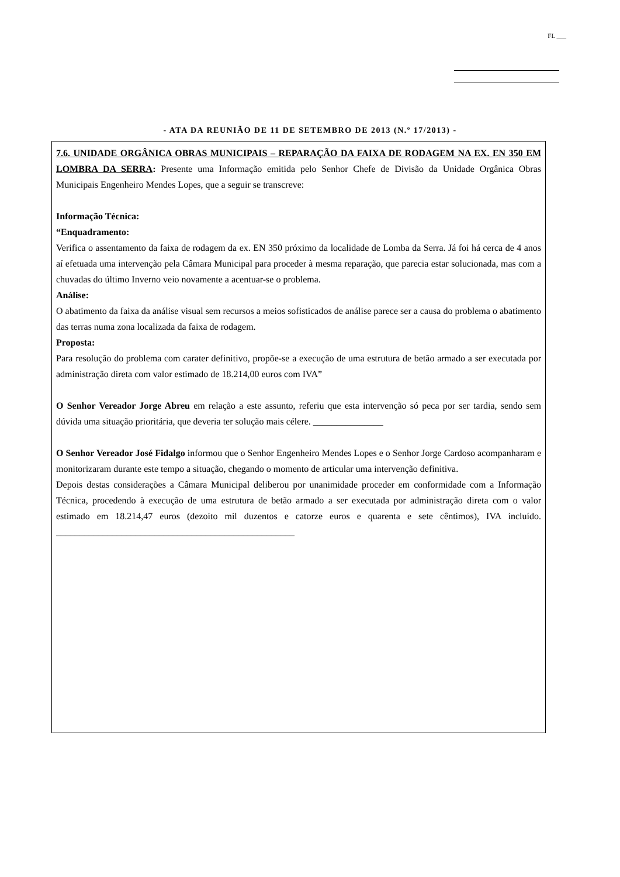FL ___
- ATA DA REUNIÃO DE 11 DE SETEMBRO DE 2013 (N.º 17/2013) -
7.6. UNIDADE ORGÂNICA OBRAS MUNICIPAIS – REPARAÇÃO DA FAIXA DE RODAGEM NA EX. EN 350 EM LOMBRA DA SERRA: Presente uma Informação emitida pelo Senhor Chefe de Divisão da Unidade Orgânica Obras Municipais Engenheiro Mendes Lopes, que a seguir se transcreve:
Informação Técnica:
“Enquadramento:
Verifica o assentamento da faixa de rodagem da ex. EN 350 próximo da localidade de Lomba da Serra. Já foi há cerca de 4 anos aí efetuada uma intervenção pela Câmara Municipal para proceder à mesma reparação, que parecia estar solucionada, mas com a chuvadas do último Inverno veio novamente a acentuar-se o problema.
Análise:
O abatimento da faixa da análise visual sem recursos a meios sofisticados de análise parece ser a causa do problema o abatimento das terras numa zona localizada da faixa de rodagem.
Proposta:
Para resolução do problema com carater definitivo, propõe-se a execução de uma estrutura de betão armado a ser executada por administração direta com valor estimado de 18.214,00 euros com IVA”
O Senhor Vereador Jorge Abreu em relação a este assunto, referiu que esta intervenção só peca por ser tardia, sendo sem dúvida uma situação prioritária, que deveria ter solução mais célere. _______________
O Senhor Vereador José Fidalgo informou que o Senhor Engenheiro Mendes Lopes e o Senhor Jorge Cardoso acompanharam e monitorizaram durante este tempo a situação, chegando o momento de articular uma intervenção definitiva.
Depois destas considerações a Câmara Municipal deliberou por unanimidade proceder em conformidade com a Informação Técnica, procedendo à execução de uma estrutura de betão armado a ser executada por administração direta com o valor estimado em 18.214,47 euros (dezoito mil duzentos e catorze euros e quarenta e sete cêntimos), IVA incluído. ___________________________________________________